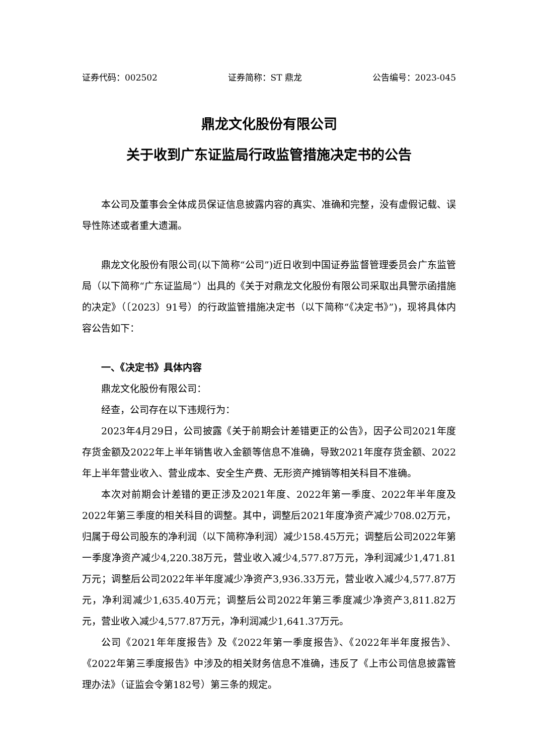证券代码：002502 证券简称：ST 鼎龙 公告编号：2023-045
鼎龙文化股份有限公司
关于收到广东证监局行政监管措施决定书的公告
本公司及董事会全体成员保证信息披露内容的真实、准确和完整，没有虚假记载、误导性陈述或者重大遗漏。
鼎龙文化股份有限公司(以下简称“公司”)近日收到中国证券监督管理委员会广东监管局（以下简称“广东证监局”）出具的《关于对鼎龙文化股份有限公司采取出具警示函措施的决定》（〔2023〕91号）的行政监管措施决定书（以下简称“《决定书》”)，现将具体内容公告如下：
一、《决定书》具体内容
鼎龙文化股份有限公司：
经查，公司存在以下违规行为：
2023年4月29日，公司披露《关于前期会计差错更正的公告》，因子公司2021年度存货金额及2022年上半年销售收入金额等信息不准确，导致2021年度存货金额、2022年上半年营业收入、营业成本、安全生产费、无形资产摊销等相关科目不准确。
本次对前期会计差错的更正涉及2021年度、2022年第一季度、2022年半年度及2022年第三季度的相关科目的调整。其中，调整后2021年度净资产减少708.02万元，归属于母公司股东的净利润（以下简称净利润）减少158.45万元；调整后公司2022年第一季度净资产减少4,220.38万元，营业收入减少4,577.87万元，净利润减少1,471.81万元；调整后公司2022年半年度减少净资产3,936.33万元，营业收入减少4,577.87万元，净利润减少1,635.40万元；调整后公司2022年第三季度减少净资产3,811.82万元，营业收入减少4,577.87万元，净利润减少1,641.37万元。
公司《2021年年度报告》及《2022年第一季度报告》、《2022年半年度报告》、《2022年第三季度报告》中涉及的相关财务信息不准确，违反了《上市公司信息披露管理办法》（证监会令第182号）第三条的规定。